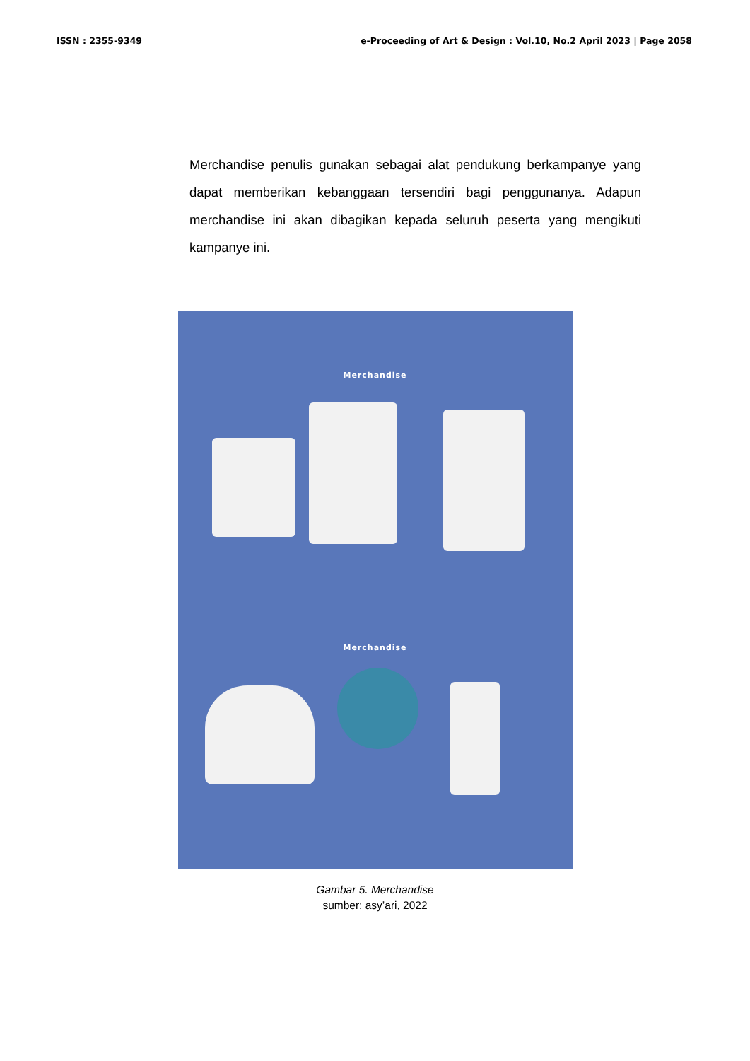ISSN : 2355-9349 e-Proceeding of Art & Design : Vol.10, No.2 April 2023 | Page 2058
Merchandise penulis gunakan sebagai alat pendukung berkampanye yang dapat memberikan kebanggaan tersendiri bagi penggunanya. Adapun merchandise ini akan dibagikan kepada seluruh peserta yang mengikuti kampanye ini.
Merchandise
Merchandise
Gambar 5. Merchandise
sumber: asy’ari, 2022